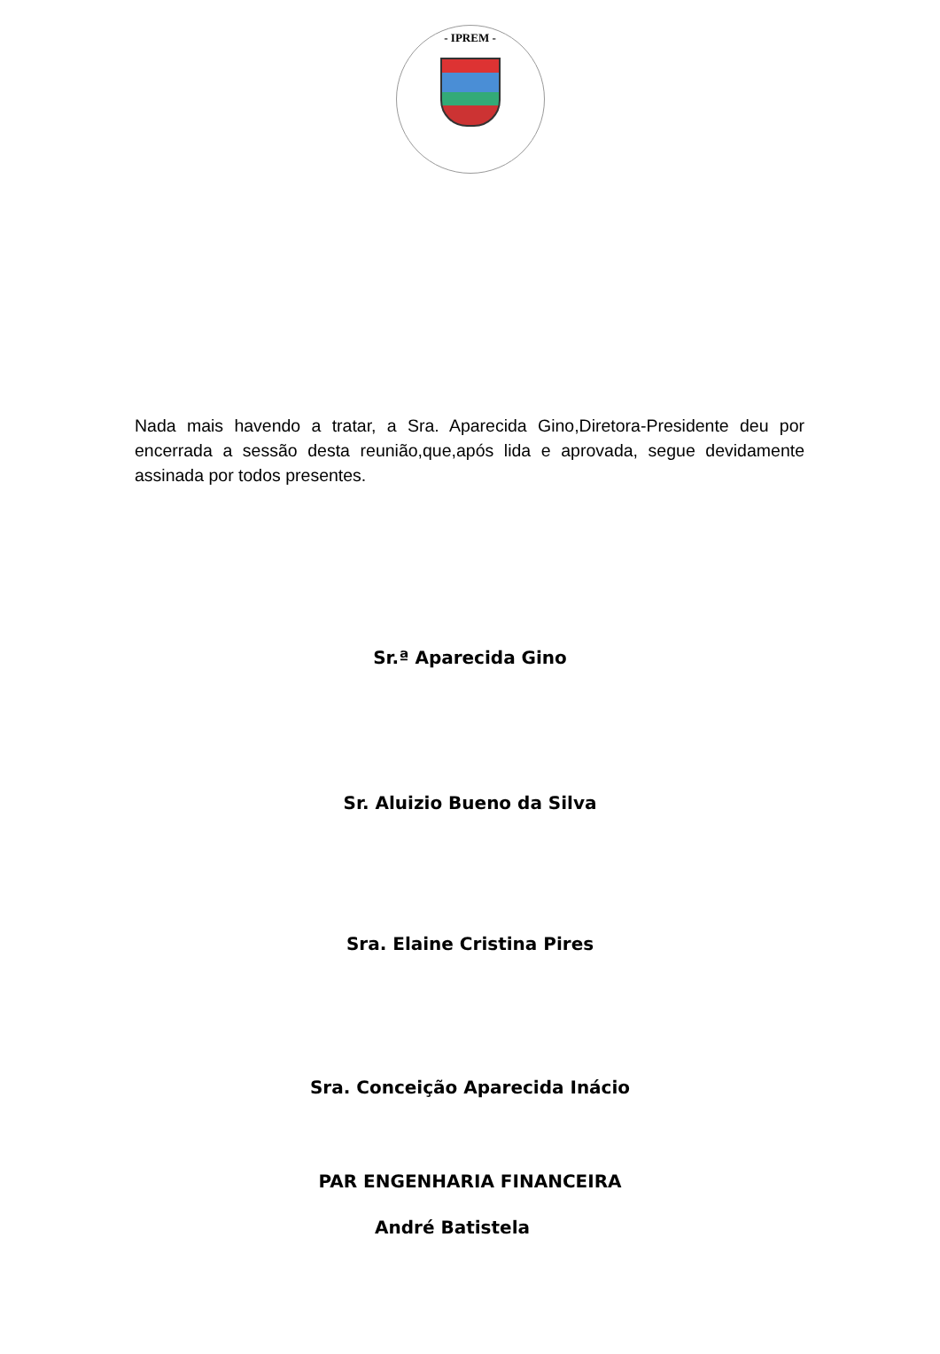- IPREM -
Nada mais havendo a tratar, a Sra. Aparecida Gino,Diretora-Presidente deu por encerrada a sessão desta reunião,que,após lida e aprovada, segue devidamente assinada por todos presentes.
Sr.ª Aparecida Gino
Sr. Aluizio Bueno da Silva
Sra. Elaine Cristina Pires
Sra. Conceição Aparecida Inácio
PAR ENGENHARIA FINANCEIRA
André Batistela